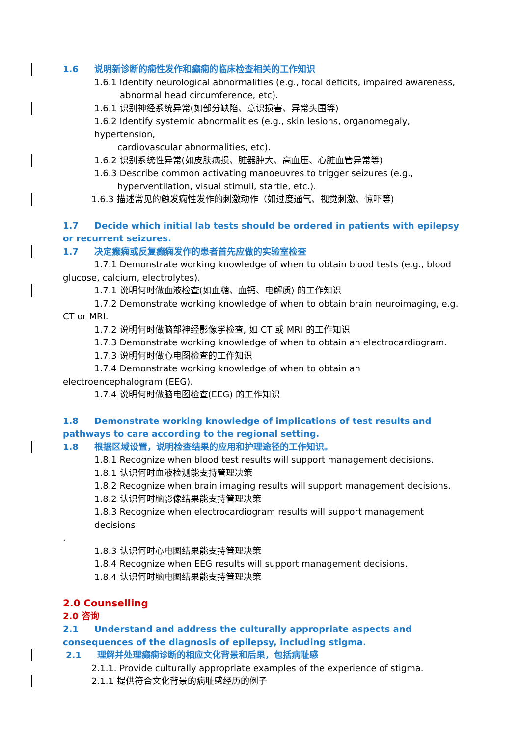1.6 说明新诊断的痫性发作和癫痫的临床检查相关的工作知识
1.6.1 Identify neurological abnormalities (e.g., focal deficits, impaired awareness,
abnormal head circumference, etc).
1.6.1 识别神经系统异常(如部分缺陷、意识损害、异常头围等)
1.6.2 Identify systemic abnormalities (e.g., skin lesions, organomegaly, hypertension,
cardiovascular abnormalities, etc).
1.6.2 识别系统性异常(如皮肤病损、脏器肿大、高血压、心脏血管异常等)
1.6.3 Describe common activating manoeuvres to trigger seizures (e.g.,
hyperventilation, visual stimuli, startle, etc.).
1.6.3 描述常见的触发痫性发作的刺激动作（如过度通气、视觉刺激、惊吓等)
1.7 Decide which initial lab tests should be ordered in patients with epilepsy or recurrent seizures.
1.7 决定癫痫或反复癫痫发作的患者首先应做的实验室检查
1.7.1 Demonstrate working knowledge of when to obtain blood tests (e.g., blood glucose, calcium, electrolytes).
1.7.1 说明何时做血液检查(如血糖、血钙、电解质) 的工作知识
1.7.2 Demonstrate working knowledge of when to obtain brain neuroimaging, e.g. CT or MRI.
1.7.2 说明何时做脑部神经影像学检查, 如 CT 或 MRI 的工作知识
1.7.3 Demonstrate working knowledge of when to obtain an electrocardiogram.
1.7.3 说明何时做心电图检查的工作知识
1.7.4 Demonstrate working knowledge of when to obtain an electroencephalogram (EEG).
1.7.4 说明何时做脑电图检查(EEG) 的工作知识
1.8 Demonstrate working knowledge of implications of test results and pathways to care according to the regional setting.
1.8 根据区域设置，说明检查结果的应用和护理途径的工作知识。
1.8.1 Recognize when blood test results will support management decisions.
1.8.1 认识何时血液检测能支持管理决策
1.8.2 Recognize when brain imaging results will support management decisions.
1.8.2 认识何时脑影像结果能支持管理决策
1.8.3 Recognize when electrocardiogram results will support management decisions
.
1.8.3 认识何时心电图结果能支持管理决策
1.8.4 Recognize when EEG results will support management decisions.
1.8.4 认识何时脑电图结果能支持管理决策
2.0 Counselling
2.0 咨询
2.1 Understand and address the culturally appropriate aspects and consequences of the diagnosis of epilepsy, including stigma.
2.1 理解并处理癫痫诊断的相应文化背景和后果，包括病耻感
2.1.1. Provide culturally appropriate examples of the experience of stigma.
2.1.1 提供符合文化背景的病耻感经历的例子